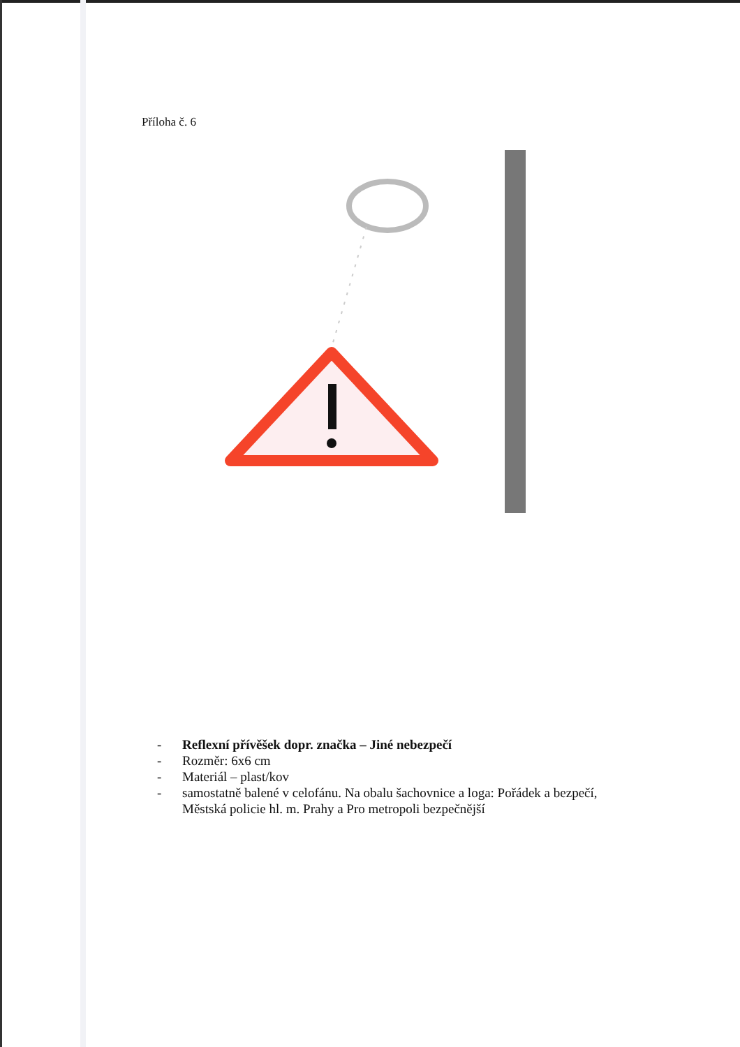Příloha č. 6
- Reflexní přívěšek dopr. značka – Jiné nebezpečí
- Rozměr: 6x6 cm
- Materiál – plast/kov
- samostatně balené v celofánu. Na obalu šachovnice a loga: Pořádek a bezpečí,
Městská policie hl. m. Prahy a Pro metropoli bezpečnější